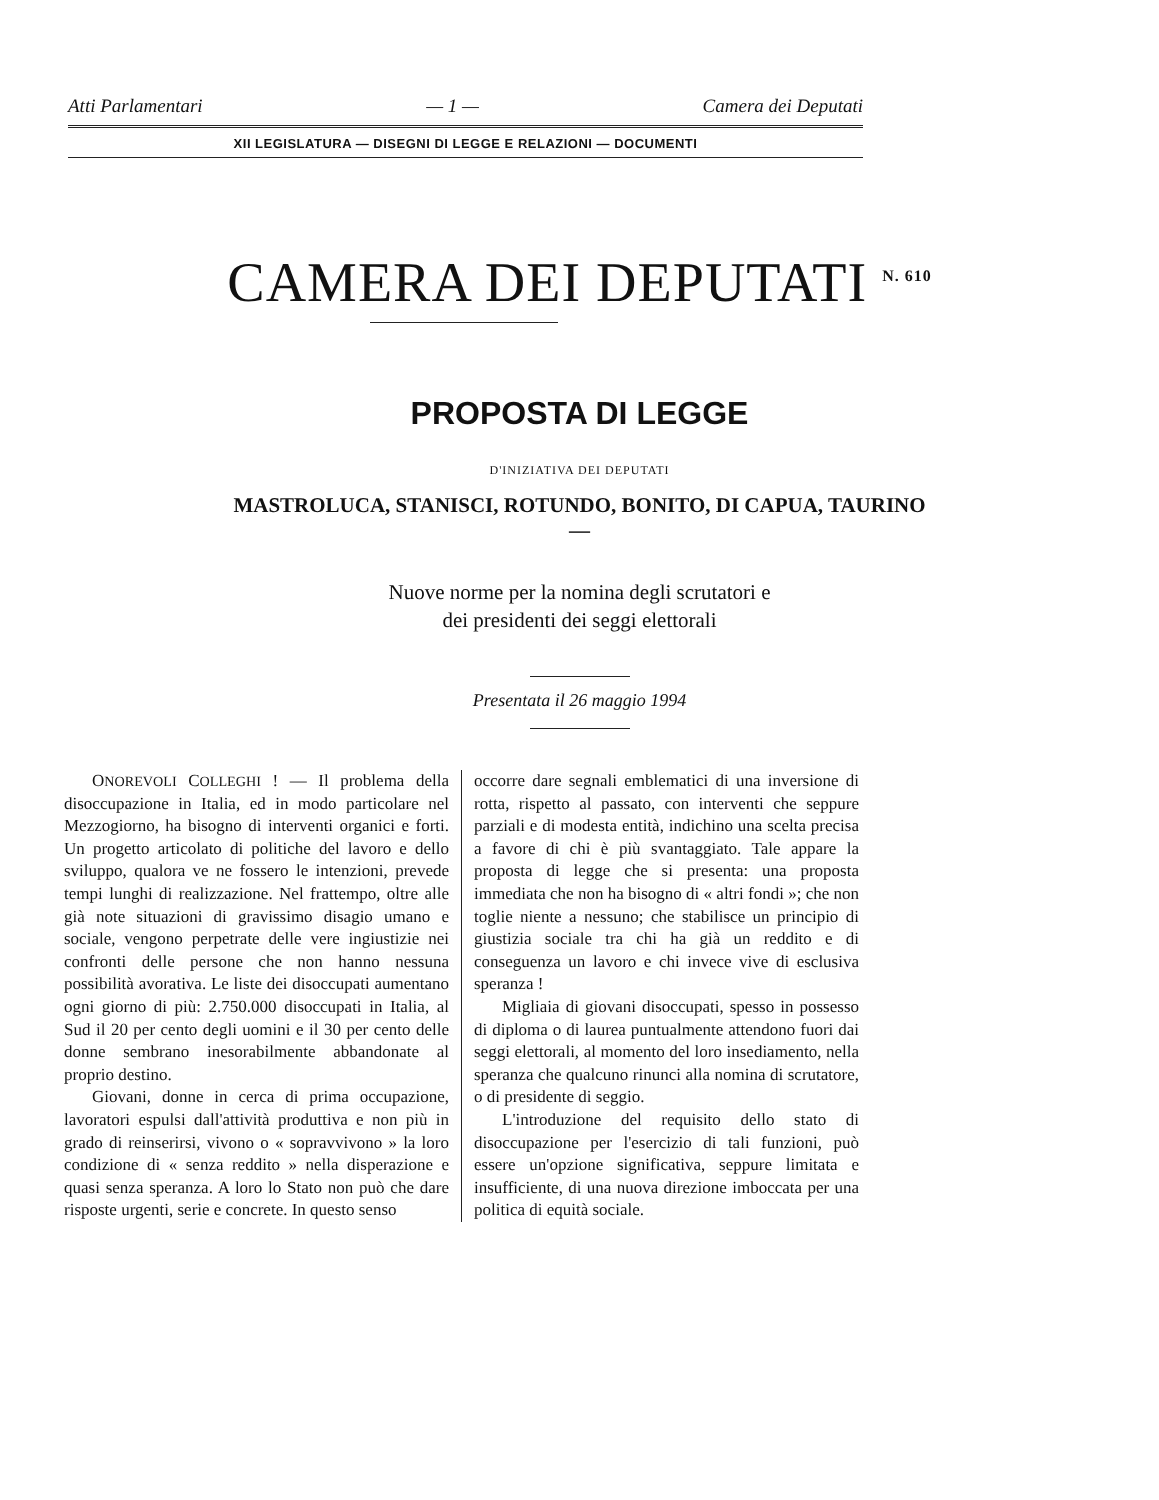Atti Parlamentari — 1 — Camera dei Deputati
XII LEGISLATURA — DISEGNI DI LEGGE E RELAZIONI — DOCUMENTI
CAMERA DEI DEPUTATI <sup>N. 610</sup>
PROPOSTA DI LEGGE
D'INIZIATIVA DEI DEPUTATI
MASTROLUCA, STANISCI, ROTUNDO, BONITO, DI CAPUA, TAURINO
—
Nuove norme per la nomina degli scrutatori e
dei presidenti dei seggi elettorali
Presentata il 26 maggio 1994
ONOREVOLI COLLEGHI ! — Il problema della disoccupazione in Italia, ed in modo particolare nel Mezzogiorno, ha bisogno di interventi organici e forti. Un progetto articolato di politiche del lavoro e dello sviluppo, qualora ve ne fossero le intenzioni, prevede tempi lunghi di realizzazione. Nel frattempo, oltre alle già note situazioni di gravissimo disagio umano e sociale, vengono perpetrate delle vere ingiustizie nei confronti delle persone che non hanno nessuna possibilità avorativa. Le liste dei disoccupati aumentano ogni giorno di più: 2.750.000 disoccupati in Italia, al Sud il 20 per cento degli uomini e il 30 per cento delle donne sembrano inesorabilmente abbandonate al proprio destino.
Giovani, donne in cerca di prima occupazione, lavoratori espulsi dall'attività produttiva e non più in grado di reinserirsi, vivono o « sopravvivono » la loro condizione di « senza reddito » nella disperazione e quasi senza speranza. A loro lo Stato non può che dare risposte urgenti, serie e concrete. In questo senso
occorre dare segnali emblematici di una inversione di rotta, rispetto al passato, con interventi che seppure parziali e di modesta entità, indichino una scelta precisa a favore di chi è più svantaggiato. Tale appare la proposta di legge che si presenta: una proposta immediata che non ha bisogno di « altri fondi »; che non toglie niente a nessuno; che stabilisce un principio di giustizia sociale tra chi ha già un reddito e di conseguenza un lavoro e chi invece vive di esclusiva speranza !
Migliaia di giovani disoccupati, spesso in possesso di diploma o di laurea puntualmente attendono fuori dai seggi elettorali, al momento del loro insediamento, nella speranza che qualcuno rinunci alla nomina di scrutatore, o di presidente di seggio.
L'introduzione del requisito dello stato di disoccupazione per l'esercizio di tali funzioni, può essere un'opzione significativa, seppure limitata e insufficiente, di una nuova direzione imboccata per una politica di equità sociale.